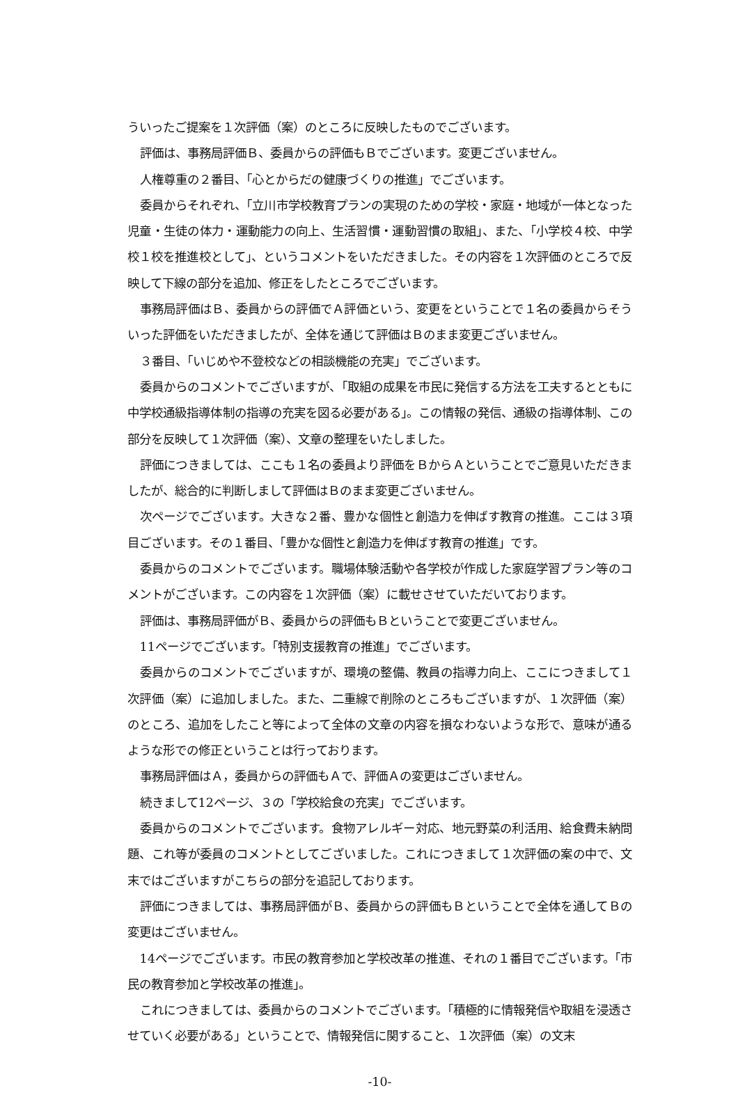ういったご提案を１次評価（案）のところに反映したものでございます。
評価は、事務局評価Ｂ、委員からの評価もＢでございます。変更ございません。
人権尊重の２番目、「心とからだの健康づくりの推進」でございます。
委員からそれぞれ、「立川市学校教育プランの実現のための学校・家庭・地域が一体となった児童・生徒の体力・運動能力の向上、生活習慣・運動習慣の取組」、また、「小学校４校、中学校１校を推進校として」、というコメントをいただきました。その内容を１次評価のところで反映して下線の部分を追加、修正をしたところでございます。
事務局評価はＢ、委員からの評価でＡ評価という、変更をということで１名の委員からそういった評価をいただきましたが、全体を通じて評価はＢのまま変更ございません。
３番目、「いじめや不登校などの相談機能の充実」でございます。
委員からのコメントでございますが、「取組の成果を市民に発信する方法を工夫するとともに中学校通級指導体制の指導の充実を図る必要がある」。この情報の発信、通級の指導体制、この部分を反映して１次評価（案）、文章の整理をいたしました。
評価につきましては、ここも１名の委員より評価をＢからＡということでご意見いただきましたが、総合的に判断しまして評価はＢのまま変更ございません。
次ページでございます。大きな２番、豊かな個性と創造力を伸ばす教育の推進。ここは３項目ございます。その１番目、「豊かな個性と創造力を伸ばす教育の推進」です。
委員からのコメントでございます。職場体験活動や各学校が作成した家庭学習プラン等のコメントがございます。この内容を１次評価（案）に載せさせていただいております。
評価は、事務局評価がＢ、委員からの評価もＢということで変更ございません。
11ページでございます。「特別支援教育の推進」でございます。
委員からのコメントでございますが、環境の整備、教員の指導力向上、ここにつきまして１次評価（案）に追加しました。また、二重線で削除のところもございますが、１次評価（案）のところ、追加をしたこと等によって全体の文章の内容を損なわないような形で、意味が通るような形での修正ということは行っております。
事務局評価はＡ，委員からの評価もＡで、評価Ａの変更はございません。
続きまして12ページ、３の「学校給食の充実」でございます。
委員からのコメントでございます。食物アレルギー対応、地元野菜の利活用、給食費未納問題、これ等が委員のコメントとしてございました。これにつきまして１次評価の案の中で、文末ではございますがこちらの部分を追記しております。
評価につきましては、事務局評価がＢ、委員からの評価もＢということで全体を通してＢの変更はございません。
14ページでございます。市民の教育参加と学校改革の推進、それの１番目でございます。「市民の教育参加と学校改革の推進」。
これにつきましては、委員からのコメントでございます。「積極的に情報発信や取組を浸透させていく必要がある」ということで、情報発信に関すること、１次評価（案）の文末
-10-